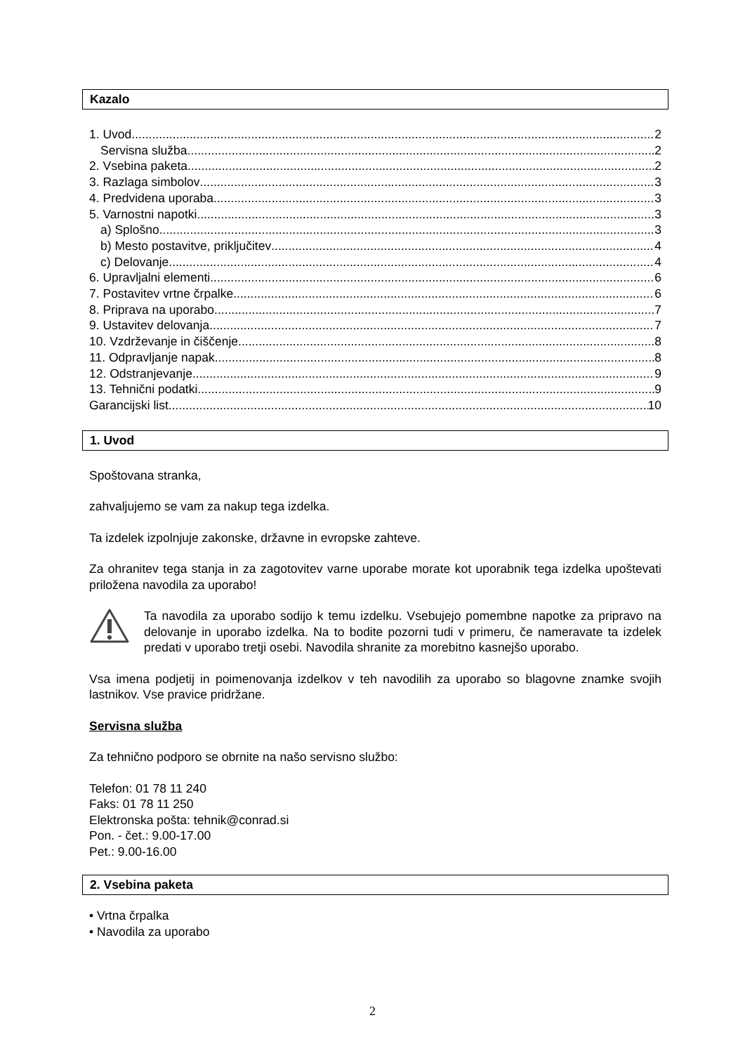Kazalo
1. Uvod 2
Servisna služba 2
2. Vsebina paketa 2
3. Razlaga simbolov 3
4. Predvidena uporaba 3
5. Varnostni napotki 3
a) Splošno 3
b) Mesto postavitve, priključitev 4
c) Delovanje 4
6. Upravljalni elementi 6
7. Postavitev vrtne črpalke 6
8. Priprava na uporabo 7
9. Ustavitev delovanja 7
10. Vzdrževanje in čiščenje 8
11. Odpravljanje napak 8
12. Odstranjevanje 9
13. Tehnični podatki 9
Garancijski list 10
1. Uvod
Spoštovana stranka,
zahvaljujemo se vam za nakup tega izdelka.
Ta izdelek izpolnjuje zakonske, državne in evropske zahteve.
Za ohranitev tega stanja in za zagotovitev varne uporabe morate kot uporabnik tega izdelka upoštevati priložena navodila za uporabo!
Ta navodila za uporabo sodijo k temu izdelku. Vsebujejo pomembne napotke za pripravo na delovanje in uporabo izdelka. Na to bodite pozorni tudi v primeru, če nameravate ta izdelek predati v uporabo tretji osebi. Navodila shranite za morebitno kasnejšo uporabo.
Vsa imena podjetij in poimenovanja izdelkov v teh navodilih za uporabo so blagovne znamke svojih lastnikov. Vse pravice pridržane.
Servisna služba
Za tehnično podporo se obrnite na našo servisno službo:
Telefon: 01 78 11 240
Faks: 01 78 11 250
Elektronska pošta: tehnik@conrad.si
Pon. - čet.: 9.00-17.00
Pet.: 9.00-16.00
2. Vsebina paketa
• Vrtna črpalka
• Navodila za uporabo
2